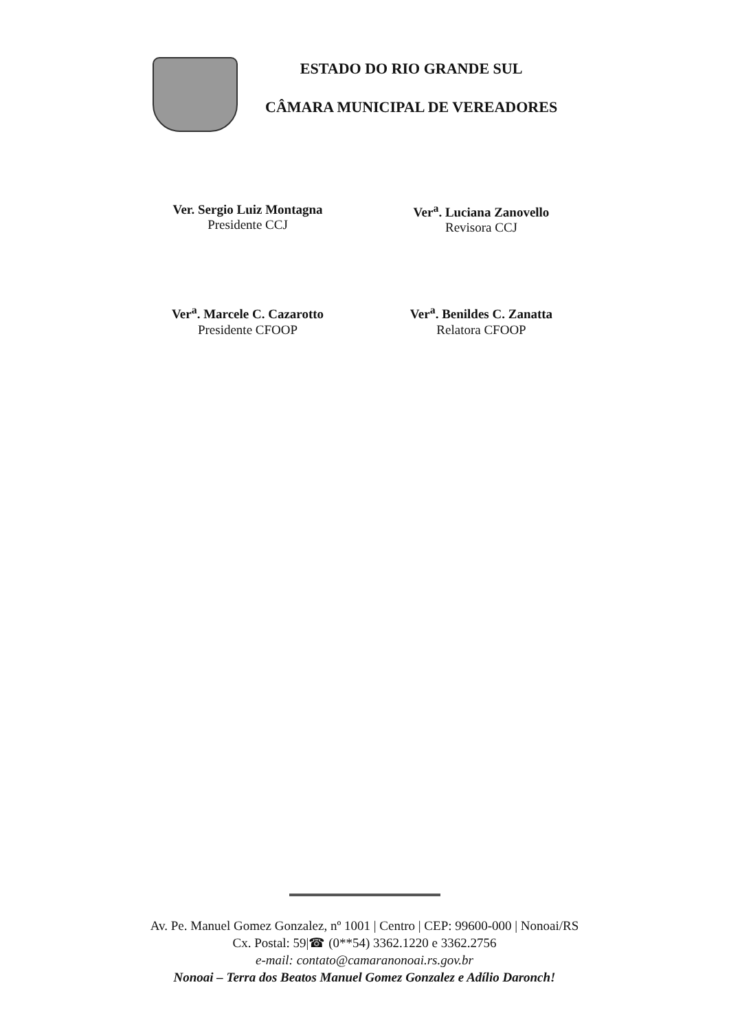ESTADO DO RIO GRANDE SUL
CÂMARA MUNICIPAL DE VEREADORES
Ver. Sergio Luiz Montagna
Presidente CCJ
Ver<sup>a</sup>. Luciana Zanovello
Revisora CCJ
Ver<sup>a</sup>. Marcele C. Cazarotto
Presidente CFOOP
Ver<sup>a</sup>. Benildes C. Zanatta
Relatora CFOOP
Av. Pe. Manuel Gomez Gonzalez, nº 1001 | Centro | CEP: 99600-000 | Nonoai/RS
Cx. Postal: 59|☎ (0**54) 3362.1220 e 3362.2756
e-mail: contato@camaranonoai.rs.gov.br
Nonoai – Terra dos Beatos Manuel Gomez Gonzalez e Adílio Daronch!